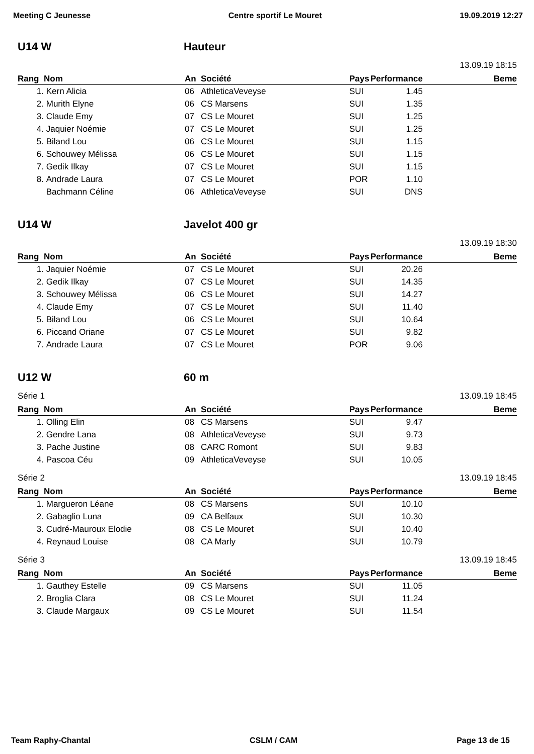Meeting C Jeunesse Centre sportif Le Mouret 19.09.2019 12:27
U14 W Hauteur
13.09.19 18:15
| Rang | Nom | An | Société | Pays | Performance | Beme |
| --- | --- | --- | --- | --- | --- | --- |
| 1. | Kern Alicia | 06 | AthleticaVeveyse | SUI | 1.45 | |
| 2. | Murith Elyne | 06 | CS Marsens | SUI | 1.35 | |
| 3. | Claude Emy | 07 | CS Le Mouret | SUI | 1.25 | |
| 4. | Jaquier Noémie | 07 | CS Le Mouret | SUI | 1.25 | |
| 5. | Biland Lou | 06 | CS Le Mouret | SUI | 1.15 | |
| 6. | Schouwey Mélissa | 06 | CS Le Mouret | SUI | 1.15 | |
| 7. | Gedik Ilkay | 07 | CS Le Mouret | SUI | 1.15 | |
| 8. | Andrade Laura | 07 | CS Le Mouret | POR | 1.10 | |
| | Bachmann Céline | 06 | AthleticaVeveyse | SUI | DNS | |
U14 W Javelot 400 gr
13.09.19 18:30
| Rang | Nom | An | Société | Pays | Performance | Beme |
| --- | --- | --- | --- | --- | --- | --- |
| 1. | Jaquier Noémie | 07 | CS Le Mouret | SUI | 20.26 | |
| 2. | Gedik Ilkay | 07 | CS Le Mouret | SUI | 14.35 | |
| 3. | Schouwey Mélissa | 06 | CS Le Mouret | SUI | 14.27 | |
| 4. | Claude Emy | 07 | CS Le Mouret | SUI | 11.40 | |
| 5. | Biland Lou | 06 | CS Le Mouret | SUI | 10.64 | |
| 6. | Piccand Oriane | 07 | CS Le Mouret | SUI | 9.82 | |
| 7. | Andrade Laura | 07 | CS Le Mouret | POR | 9.06 | |
U12 W 60 m
Série 1 13.09.19 18:45
| Rang | Nom | An | Société | Pays | Performance | Beme |
| --- | --- | --- | --- | --- | --- | --- |
| 1. | Olling Elin | 08 | CS Marsens | SUI | 9.47 | |
| 2. | Gendre Lana | 08 | AthleticaVeveyse | SUI | 9.73 | |
| 3. | Pache Justine | 08 | CARC Romont | SUI | 9.83 | |
| 4. | Pascoa Céu | 09 | AthleticaVeveyse | SUI | 10.05 | |
Série 2 13.09.19 18:45
| Rang | Nom | An | Société | Pays | Performance | Beme |
| --- | --- | --- | --- | --- | --- | --- |
| 1. | Margueron Léane | 08 | CS Marsens | SUI | 10.10 | |
| 2. | Gabaglio Luna | 09 | CA Belfaux | SUI | 10.30 | |
| 3. | Cudré-Mauroux Elodie | 08 | CS Le Mouret | SUI | 10.40 | |
| 4. | Reynaud Louise | 08 | CA Marly | SUI | 10.79 | |
Série 3 13.09.19 18:45
| Rang | Nom | An | Société | Pays | Performance | Beme |
| --- | --- | --- | --- | --- | --- | --- |
| 1. | Gauthey Estelle | 09 | CS Marsens | SUI | 11.05 | |
| 2. | Broglia Clara | 08 | CS Le Mouret | SUI | 11.24 | |
| 3. | Claude Margaux | 09 | CS Le Mouret | SUI | 11.54 | |
Team Raphy-Chantal CSLM / CAM Page 13 de 15